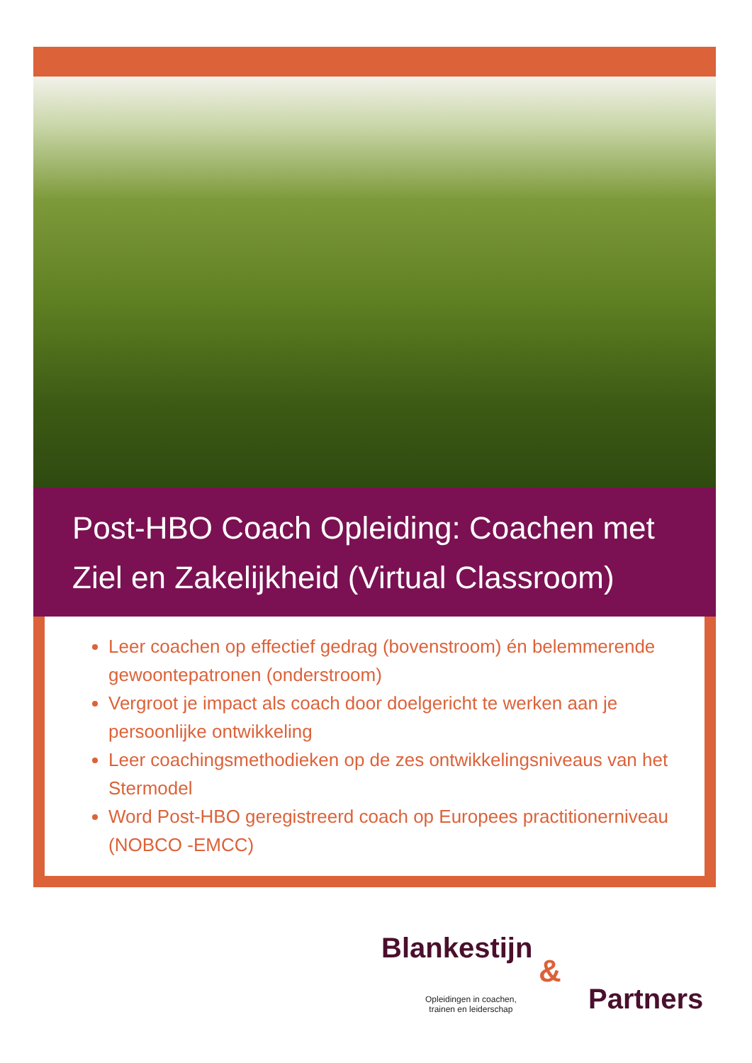Post-HBO Coach Opleiding: Coachen met Ziel en Zakelijkheid (Virtual Classroom)
Leer coachen op effectief gedrag (bovenstroom) én belemmerende gewoontepatronen (onderstroom)
Vergroot je impact als coach door doelgericht te werken aan je persoonlijke ontwikkeling
Leer coachingsmethodieken op de zes ontwikkelingsniveaus van het Stermodel
Word Post-HBO geregistreerd coach op Europees practitionerniveau (NOBCO -EMCC)
Blankestijn
&
Opleidingen in coachen,
trainen en leiderschap
Partners